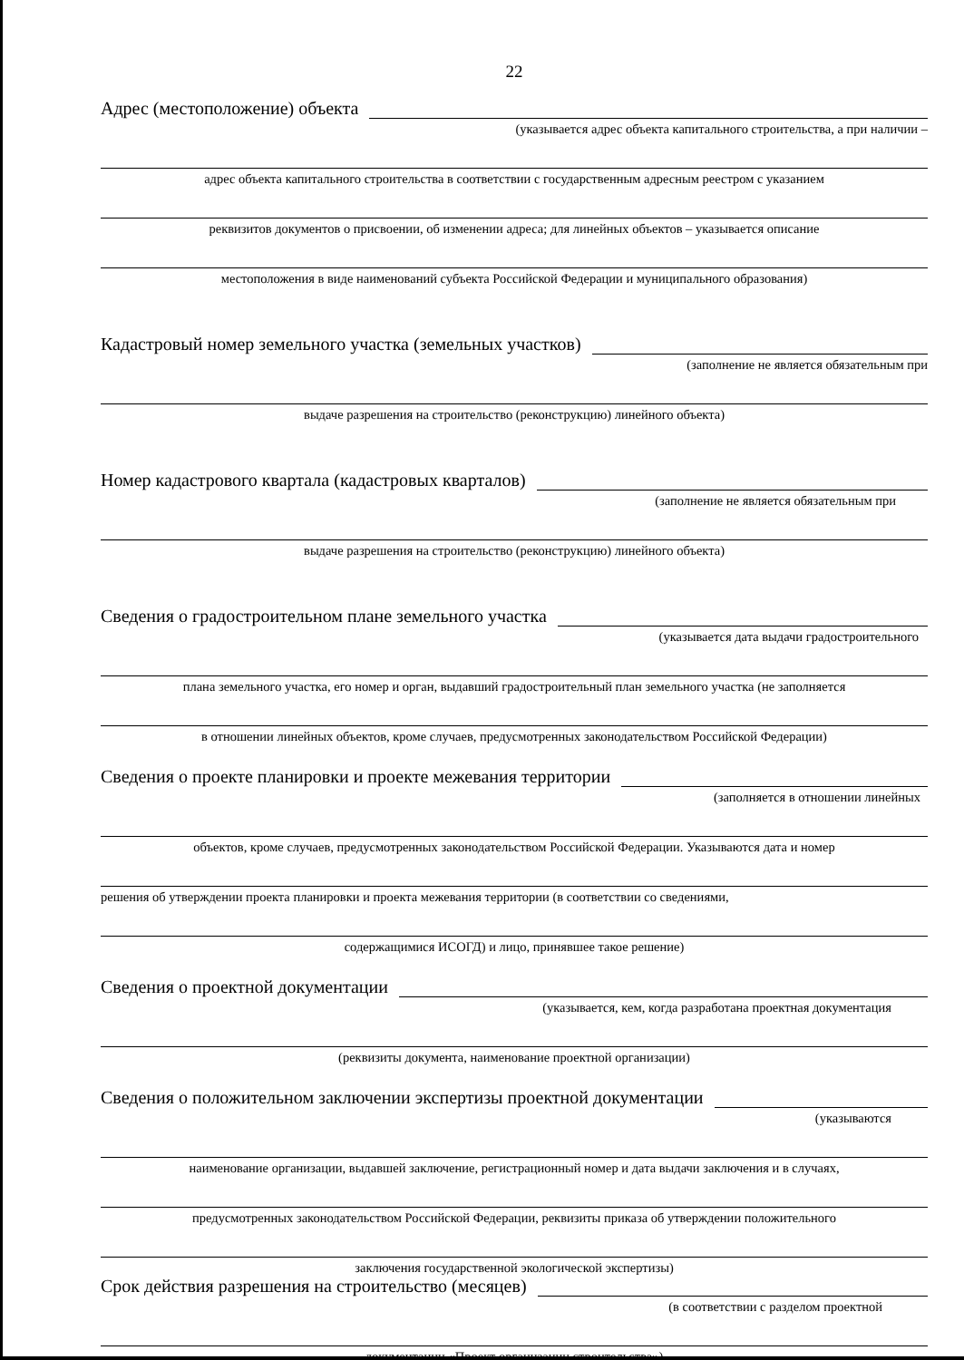22
Адрес (местоположение) объекта
(указывается адрес объекта капитального строительства, а при наличии –
адрес объекта капитального строительства в соответствии с государственным адресным реестром с указанием
реквизитов документов о присвоении, об изменении адреса; для линейных объектов – указывается описание
местоположения в виде наименований субъекта Российской Федерации и муниципального образования)
Кадастровый номер земельного участка (земельных участков)
(заполнение не является обязательным при
выдаче разрешения на строительство (реконструкцию) линейного объекта)
Номер кадастрового квартала (кадастровых кварталов)
(заполнение не является обязательным при
выдаче разрешения на строительство (реконструкцию) линейного объекта)
Сведения о градостроительном плане земельного участка
(указывается дата выдачи градостроительного
плана земельного участка, его номер и орган, выдавший градостроительный план земельного участка (не заполняется
в отношении линейных объектов, кроме случаев, предусмотренных законодательством Российской Федерации)
Сведения о проекте планировки и проекте межевания территории
(заполняется в отношении линейных
объектов, кроме случаев, предусмотренных законодательством Российской Федерации. Указываются дата и номер
решения об утверждении проекта планировки и проекта межевания территории (в соответствии со сведениями,
содержащимися ИСОГД) и лицо, принявшее такое решение)
Сведения о проектной документации
(указывается, кем, когда разработана проектная документация
(реквизиты документа, наименование проектной организации)
Сведения о положительном заключении экспертизы проектной документации
(указываются
наименование организации, выдавшей заключение, регистрационный номер и дата выдачи заключения и в случаях,
предусмотренных законодательством Российской Федерации, реквизиты приказа об утверждении положительного
заключения государственной экологической экспертизы)
Срок действия разрешения на строительство (месяцев)
(в соответствии с разделом проектной
документации «Проект организации строительства»)